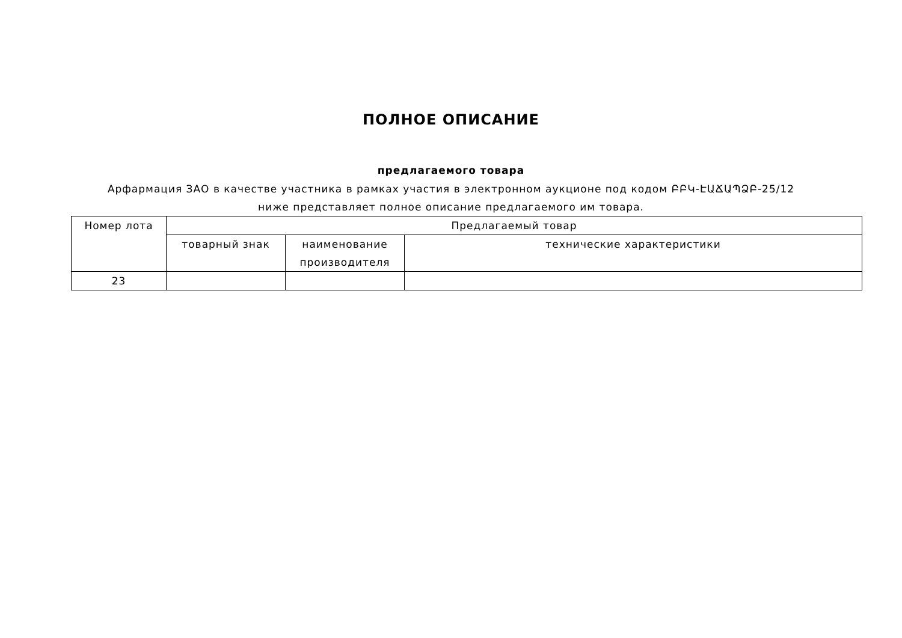ПОЛНОЕ ОПИСАНИЕ
предлагаемого товара
Арфармация ЗАО в качестве участника в рамках участия в электронном аукционе под кодом ԲԲԿ-ԷԱՃԱՊՁԲ-25/12 ниже представляет полное описание предлагаемого им товара.
| Номер лота | Предлагаемый товар | | |
| | товарный знак | наименование производителя | технические характеристики |
| 23 | | | |